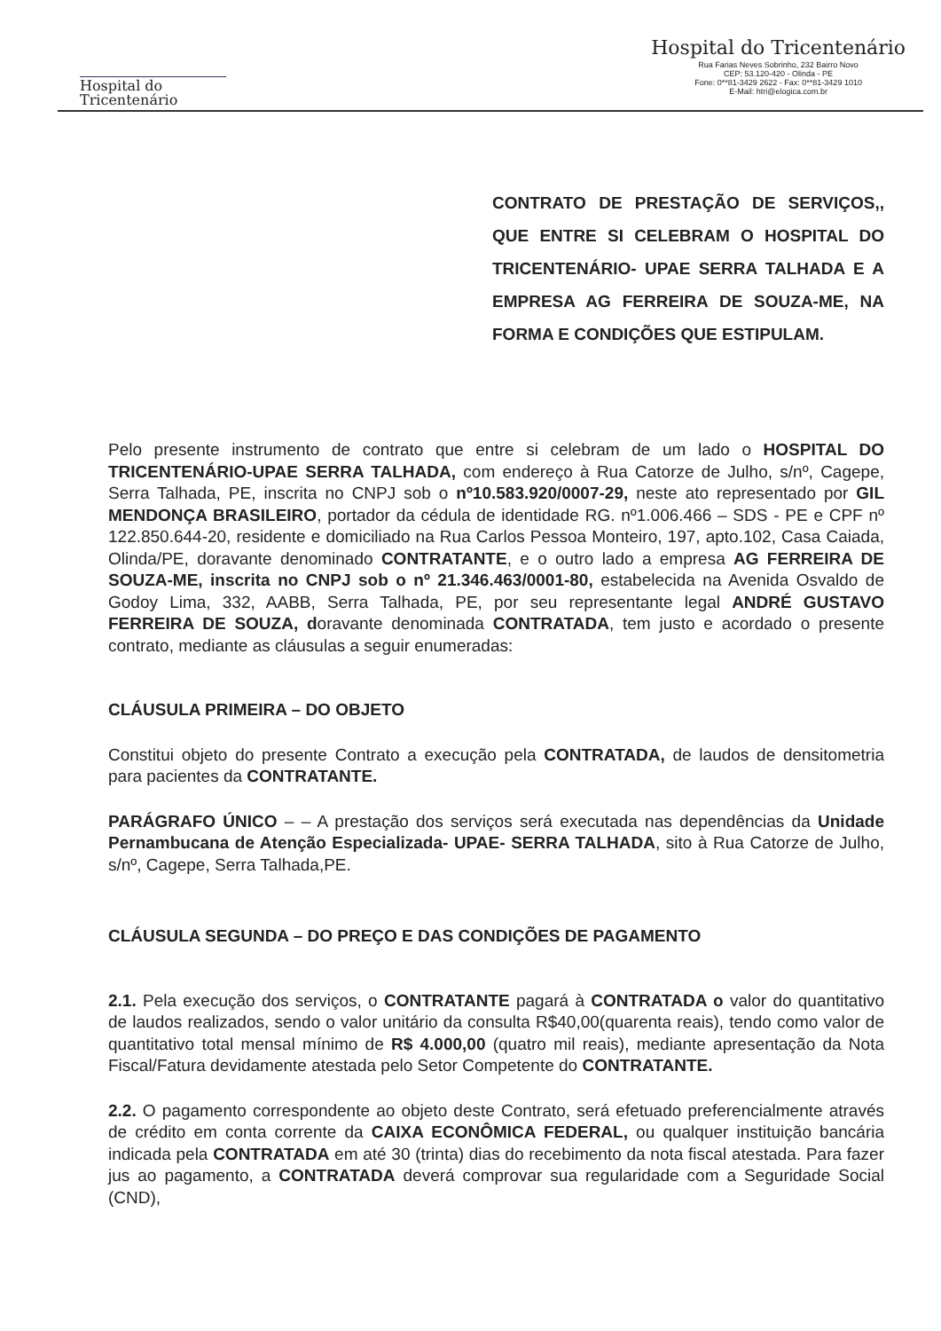Hospital do
Tricentenário
Hospital do Tricentenário
Rua Farias Neves Sobrinho, 232 Bairro Novo
CEP: 53.120-420 - Olinda - PE
Fone: 0**81-3429 2622 - Fax: 0**81-3429 1010
E-Mail: htri@elogica.com.br
CONTRATO DE PRESTAÇÃO DE SERVIÇOS,, QUE ENTRE SI CELEBRAM O HOSPITAL DO TRICENTENÁRIO- UPAE SERRA TALHADA E A EMPRESA AG FERREIRA DE SOUZA-ME, NA FORMA E CONDIÇÕES QUE ESTIPULAM.
Pelo presente instrumento de contrato que entre si celebram de um lado o HOSPITAL DO TRICENTENÁRIO-UPAE SERRA TALHADA, com endereço à Rua Catorze de Julho, s/nº, Cagepe, Serra Talhada, PE, inscrita no CNPJ sob o nº10.583.920/0007-29, neste ato representado por GIL MENDONÇA BRASILEIRO, portador da cédula de identidade RG. nº1.006.466 – SDS - PE e CPF nº 122.850.644-20, residente e domiciliado na Rua Carlos Pessoa Monteiro, 197, apto.102, Casa Caiada, Olinda/PE, doravante denominado CONTRATANTE, e o outro lado a empresa AG FERREIRA DE SOUZA-ME, inscrita no CNPJ sob o nº 21.346.463/0001-80, estabelecida na Avenida Osvaldo de Godoy Lima, 332, AABB, Serra Talhada, PE, por seu representante legal ANDRÉ GUSTAVO FERREIRA DE SOUZA, doravante denominada CONTRATADA, tem justo e acordado o presente contrato, mediante as cláusulas a seguir enumeradas:
CLÁUSULA PRIMEIRA – DO OBJETO
Constitui objeto do presente Contrato a execução pela CONTRATADA, de laudos de densitometria para pacientes da CONTRATANTE.
PARÁGRAFO ÚNICO – – A prestação dos serviços será executada nas dependências da Unidade Pernambucana de Atenção Especializada- UPAE- SERRA TALHADA, sito à Rua Catorze de Julho, s/nº, Cagepe, Serra Talhada,PE.
CLÁUSULA SEGUNDA – DO PREÇO E DAS CONDIÇÕES DE PAGAMENTO
2.1. Pela execução dos serviços, o CONTRATANTE pagará à CONTRATADA o valor do quantitativo de laudos realizados, sendo o valor unitário da consulta R$40,00(quarenta reais), tendo como valor de quantitativo total mensal mínimo de R$ 4.000,00 (quatro mil reais), mediante apresentação da Nota Fiscal/Fatura devidamente atestada pelo Setor Competente do CONTRATANTE.
2.2. O pagamento correspondente ao objeto deste Contrato, será efetuado preferencialmente através de crédito em conta corrente da CAIXA ECONÔMICA FEDERAL, ou qualquer instituição bancária indicada pela CONTRATADA em até 30 (trinta) dias do recebimento da nota fiscal atestada. Para fazer jus ao pagamento, a CONTRATADA deverá comprovar sua regularidade com a Seguridade Social (CND),